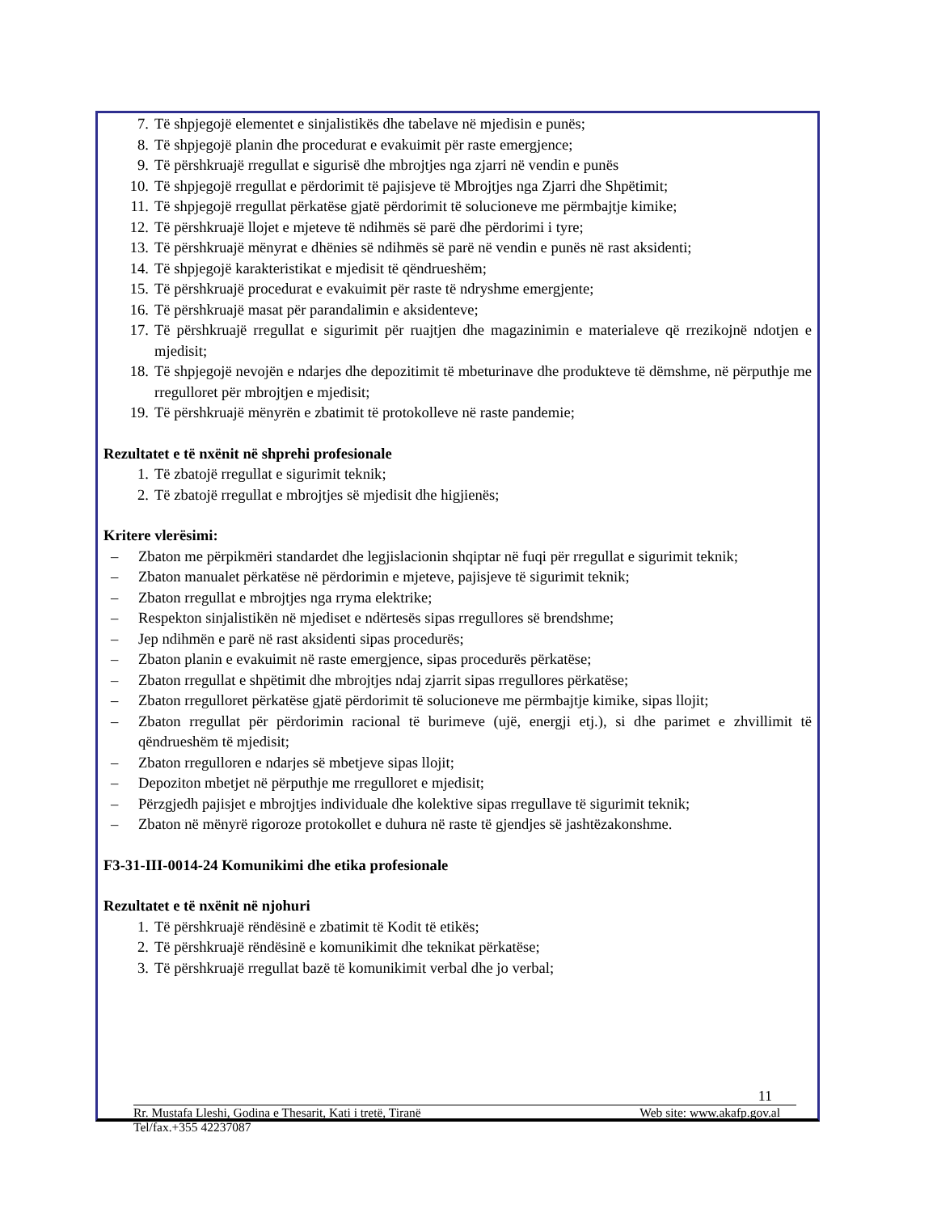7. Të shpjegojë elementet e sinjalistikës dhe tabelave në mjedisin e punës;
8. Të shpjegojë planin dhe procedurat e evakuimit për raste emergjence;
9. Të përshkruajë rregullat e sigurisë dhe mbrojtjes nga zjarri në vendin e punës
10. Të shpjegojë rregullat e përdorimit të pajisjeve të Mbrojtjes nga Zjarri dhe Shpëtimit;
11. Të shpjegojë rregullat përkatëse gjatë përdorimit të solucioneve me përmbajtje kimike;
12. Të përshkruajë llojet e mjeteve të ndihmës së parë dhe përdorimi i tyre;
13. Të përshkruajë mënyrat e dhënies së ndihmës së parë në vendin e punës në rast aksidenti;
14. Të shpjegojë karakteristikat e mjedisit të qëndrueshëm;
15. Të përshkruajë procedurat e evakuimit për raste të ndryshme emergjente;
16. Të përshkruajë masat për parandalimin e aksidenteve;
17. Të përshkruajë rregullat e sigurimit për ruajtjen dhe magazinimin e materialeve që rrezikojnë ndotjen e mjedisit;
18. Të shpjegojë nevojën e ndarjes dhe depozitimit të mbeturinave dhe produkteve të dëmshme, në përputhje me rregulloret për mbrojtjen e mjedisit;
19. Të përshkruajë mënyrën e zbatimit të protokolleve në raste pandemie;
Rezultatet e të nxënit në shprehi profesionale
1. Të zbatojë rregullat e sigurimit teknik;
2. Të zbatojë rregullat e mbrojtjes së mjedisit dhe higjienës;
Kritere vlerësimi:
– Zbaton me përpikmëri standardet dhe legjislacionin shqiptar në fuqi për rregullat e sigurimit teknik;
– Zbaton manualet përkatëse në përdorimin e mjeteve, pajisjeve të sigurimit teknik;
– Zbaton rregullat e mbrojtjes nga rryma elektrike;
– Respekton sinjalistikën në mjediset e ndërtesës sipas rregullores së brendshme;
– Jep ndihmën e parë në rast aksidenti sipas procedurës;
– Zbaton planin e evakuimit në raste emergjence, sipas procedurës përkatëse;
– Zbaton rregullat e shpëtimit dhe mbrojtjes ndaj zjarrit sipas rregullores përkatëse;
– Zbaton rregulloret përkatëse gjatë përdorimit të solucioneve me përmbajtje kimike, sipas llojit;
– Zbaton rregullat për përdorimin racional të burimeve (ujë, energji etj.), si dhe parimet e zhvillimit të qëndrueshëm të mjedisit;
– Zbaton rregulloren e ndarjes së mbetjeve sipas llojit;
– Depoziton mbetjet në përputhje me rregulloret e mjedisit;
– Përzgjedh pajisjet e mbrojtjes individuale dhe kolektive sipas rregullave të sigurimit teknik;
– Zbaton në mënyrë rigoroze protokollet e duhura në raste të gjendjes së jashtëzakonshme.
F3-31-III-0014-24 Komunikimi dhe etika profesionale
Rezultatet e të nxënit në njohuri
1. Të përshkruajë rëndësinë e zbatimit të Kodit të etikës;
2. Të përshkruajë rëndësinë e komunikimit dhe teknikat përkatëse;
3. Të përshkruajë rregullat bazë të komunikimit verbal dhe jo verbal;
11
Rr. Mustafa Lleshi, Godina e Thesarit, Kati i tretë, Tiranë Web site: www.akafp.gov.al
Tel/fax.+355 42237087